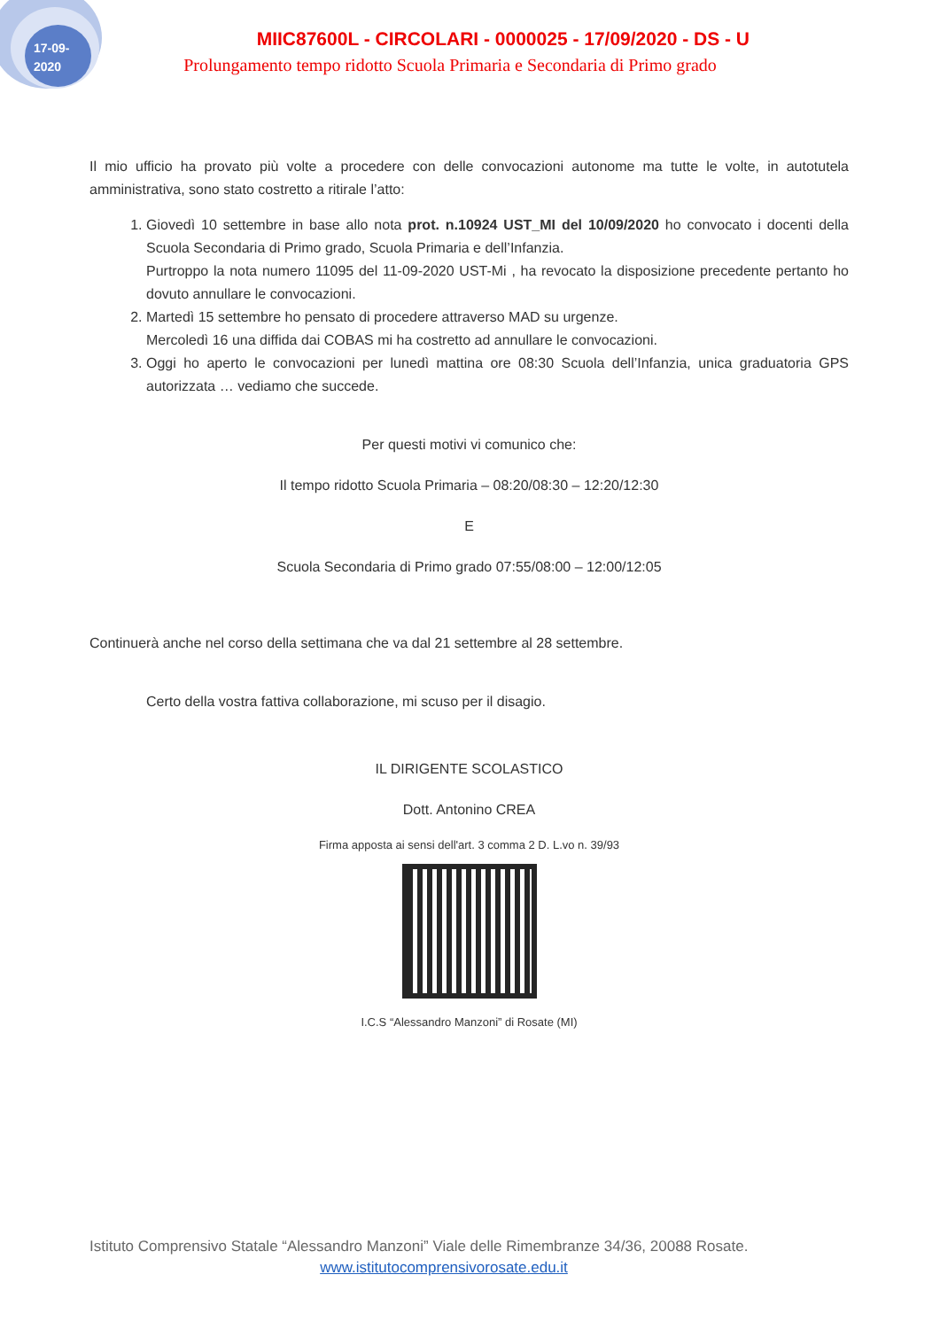17-09-
2020
MIIC87600L - CIRCOLARI - 0000025 - 17/09/2020 - DS - U
Prolungamento tempo ridotto Scuola Primaria e Secondaria di Primo grado
Il mio ufficio ha provato più volte a procedere con delle convocazioni autonome ma tutte le volte, in autotutela amministrativa, sono stato costretto a ritirale l’atto:
1. Giovedì 10 settembre in base allo nota prot. n.10924 UST_MI del 10/09/2020 ho convocato i docenti della Scuola Secondaria di Primo grado, Scuola Primaria e dell’Infanzia.
Purtroppo la nota numero 11095 del 11-09-2020 UST-Mi , ha revocato la disposizione precedente pertanto ho dovuto annullare le convocazioni.
2. Martedì 15 settembre ho pensato di procedere attraverso MAD su urgenze.
Mercoledì 16 una diffida dai COBAS mi ha costretto ad annullare le convocazioni.
3. Oggi ho aperto le convocazioni per lunedì mattina ore 08:30 Scuola dell’Infanzia, unica graduatoria GPS autorizzata … vediamo che succede.
Per questi motivi vi comunico che:
Il tempo ridotto Scuola Primaria – 08:20/08:30 – 12:20/12:30
E
Scuola Secondaria di Primo grado 07:55/08:00 – 12:00/12:05
Continuerà anche nel corso della settimana che va dal 21 settembre al 28 settembre.
Certo della vostra fattiva collaborazione, mi scuso per il disagio.
IL DIRIGENTE SCOLASTICO
Dott. Antonino CREA
Firma apposta ai sensi dell'art. 3 comma 2 D. L.vo n. 39/93
I.C.S “Alessandro Manzoni” di Rosate (MI)
Istituto Comprensivo Statale “Alessandro Manzoni” Viale delle Rimembranze 34/36, 20088 Rosate.
www.istitutocomprensivorosate.edu.it